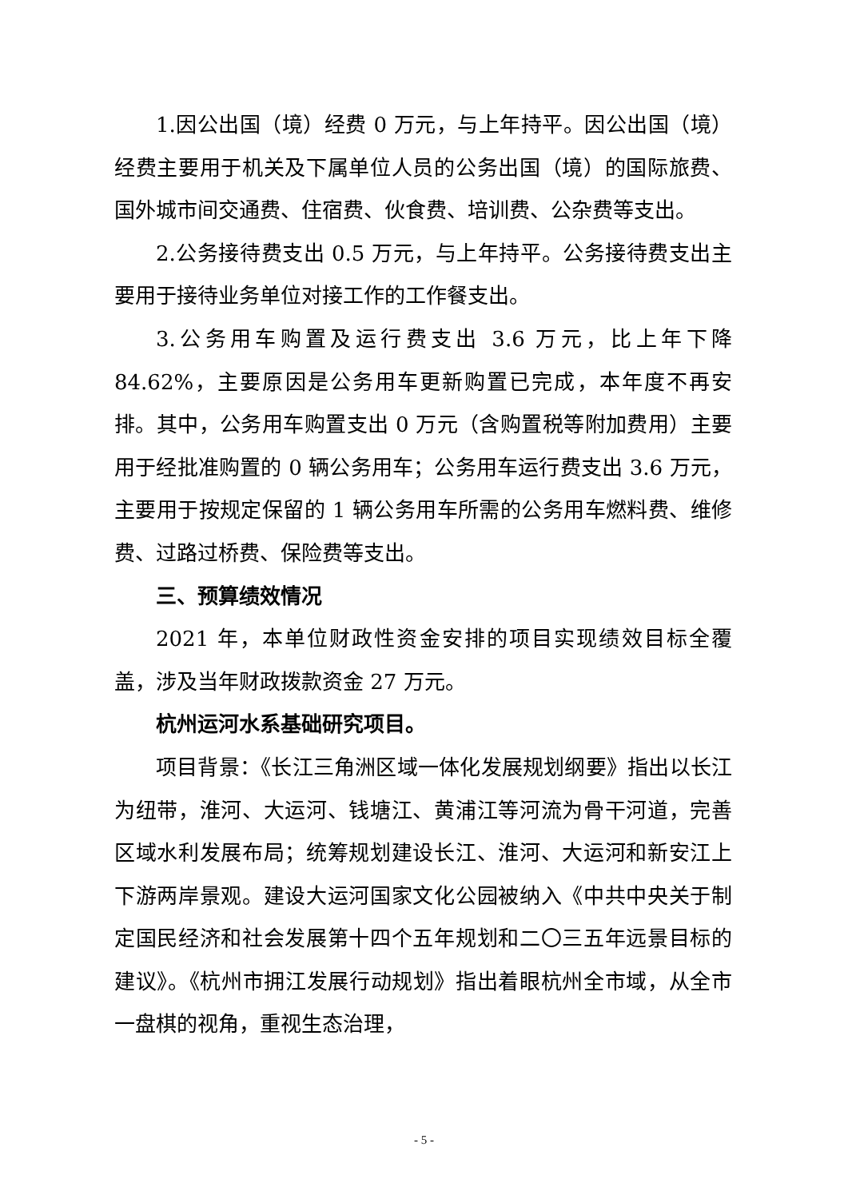1.因公出国（境）经费 0 万元，与上年持平。因公出国（境）经费主要用于机关及下属单位人员的公务出国（境）的国际旅费、国外城市间交通费、住宿费、伙食费、培训费、公杂费等支出。
2.公务接待费支出 0.5 万元，与上年持平。公务接待费支出主要用于接待业务单位对接工作的工作餐支出。
3.公务用车购置及运行费支出 3.6 万元，比上年下降 84.62%，主要原因是公务用车更新购置已完成，本年度不再安排。其中，公务用车购置支出 0 万元（含购置税等附加费用）主要用于经批准购置的 0 辆公务用车；公务用车运行费支出 3.6 万元，主要用于按规定保留的 1 辆公务用车所需的公务用车燃料费、维修费、过路过桥费、保险费等支出。
三、预算绩效情况
2021 年，本单位财政性资金安排的项目实现绩效目标全覆盖，涉及当年财政拨款资金 27 万元。
杭州运河水系基础研究项目。
项目背景：《长江三角洲区域一体化发展规划纲要》指出以长江为纽带，淮河、大运河、钱塘江、黄浦江等河流为骨干河道，完善区域水利发展布局；统筹规划建设长江、淮河、大运河和新安江上下游两岸景观。建设大运河国家文化公园被纳入《中共中央关于制定国民经济和社会发展第十四个五年规划和二〇三五年远景目标的建议》。《杭州市拥江发展行动规划》指出着眼杭州全市域，从全市一盘棋的视角，重视生态治理，
- 5 -